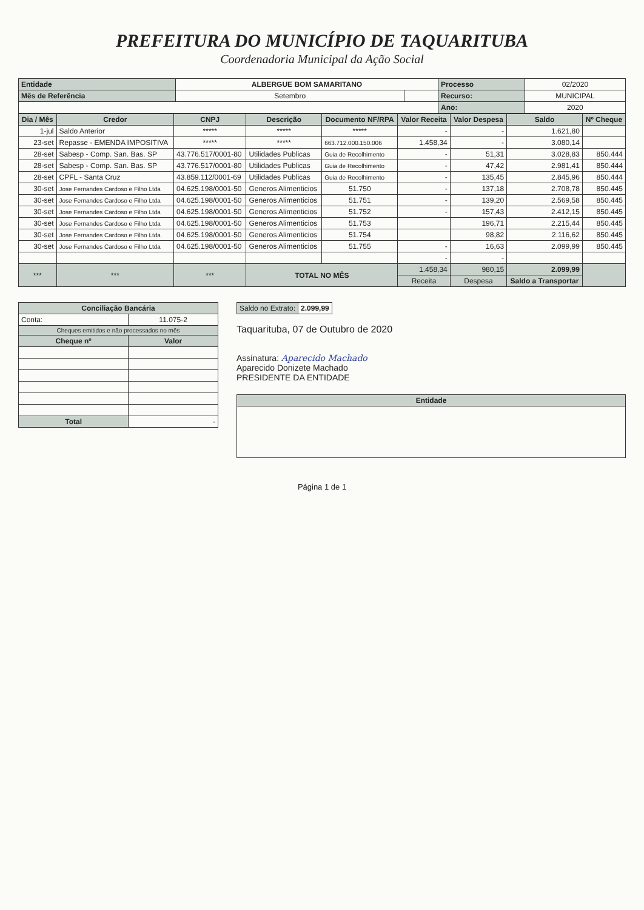PREFEITURA DO MUNICÍPIO DE TAQUARITUBA
Coordenadoria Municipal da Ação Social
| Entidade | ALBERGUE BOM SAMARITANO | | Processo | 02/2020 |
| Mês de Referência | Setembro | | Recurso: | MUNICIPAL |
| | | | Ano: | 2020 |
| Dia / Mês | Credor | CNPJ | Descrição | Documento NF/RPA | Valor Receita | Valor Despesa | Saldo | Nº Cheque |
| --- | --- | --- | --- | --- | --- | --- | --- | --- |
| 1-jul | Saldo Anterior | ***** | ***** | ***** | - | - | 1.621,80 | |
| 23-set | Repasse - EMENDA IMPOSITIVA | ***** | ***** | 663.712.000.150.006 | 1.458,34 | - | 3.080,14 | |
| 28-set | Sabesp - Comp. San. Bas. SP | 43.776.517/0001-80 | Utilidades Publicas | Guia de Recolhimento | - | 51,31 | 3.028,83 | 850.444 |
| 28-set | Sabesp - Comp. San. Bas. SP | 43.776.517/0001-80 | Utilidades Publicas | Guia de Recolhimento | - | 47,42 | 2.981,41 | 850.444 |
| 28-set | CPFL - Santa Cruz | 43.859.112/0001-69 | Utilidades Publicas | Guia de Recolhimento | - | 135,45 | 2.845,96 | 850.444 |
| 30-set | Jose Fernandes Cardoso e Filho Ltda | 04.625.198/0001-50 | Generos Alimenticios | 51.750 | - | 137,18 | 2.708,78 | 850.445 |
| 30-set | Jose Fernandes Cardoso e Filho Ltda | 04.625.198/0001-50 | Generos Alimenticios | 51.751 | - | 139,20 | 2.569,58 | 850.445 |
| 30-set | Jose Fernandes Cardoso e Filho Ltda | 04.625.198/0001-50 | Generos Alimenticios | 51.752 | - | 157,43 | 2.412,15 | 850.445 |
| 30-set | Jose Fernandes Cardoso e Filho Ltda | 04.625.198/0001-50 | Generos Alimenticios | 51.753 | | 196,71 | 2.215,44 | 850.445 |
| 30-set | Jose Fernandes Cardoso e Filho Ltda | 04.625.198/0001-50 | Generos Alimenticios | 51.754 | | 98,82 | 2.116,62 | 850.445 |
| 30-set | Jose Fernandes Cardoso e Filho Ltda | 04.625.198/0001-50 | Generos Alimenticios | 51.755 | - | 16,63 | 2.099,99 | 850.445 |
| | | | | | - | - | | |
| *** | *** | *** | TOTAL NO MÊS | | 1.458,34 | 980,15 | 2.099,99 | |
| | | | | | Receita | Despesa | Saldo a Transportar | |
| Conciliação Bancária | |
| --- | --- |
| Conta: | 11.075-2 |
| Cheques emitidos e não processados no mês | |
| Cheque nº | Valor |
| Total | - |
| Saldo no Extrato: | 2.099,99 |
Taquarituba, 07 de Outubro de 2020
Assinatura: Aparecido Machado
Aparecido Donizete Machado
PRESIDENTE DA ENTIDADE
| Entidade |
| --- |
Página 1 de 1